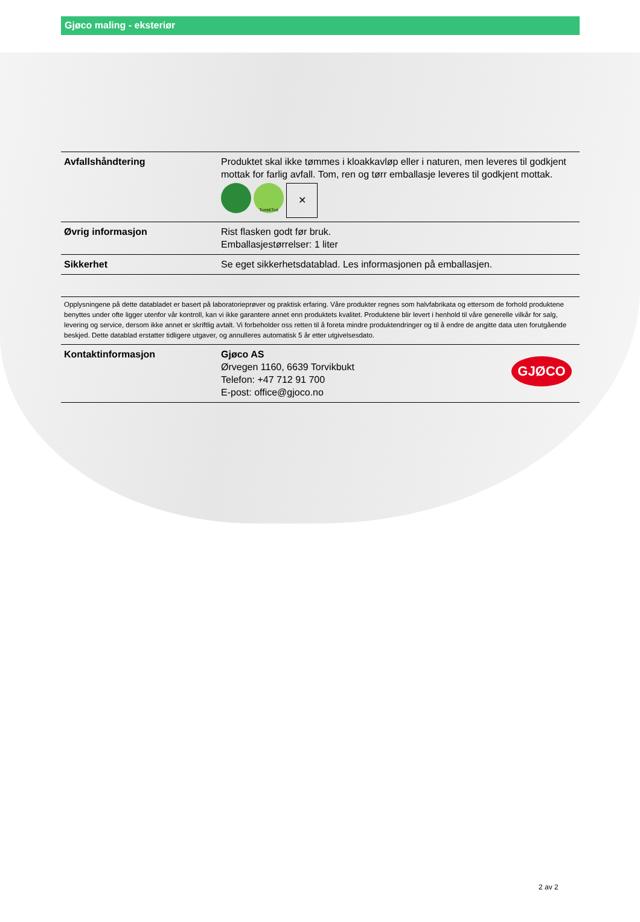Gjøco maling - eksteriør
| Avfallshåndtering | Produktet skal ikke tømmes i kloakkavløp eller i naturen, men leveres til godkjent mottak for farlig avfall. Tom, ren og tørr emballasje leveres til godkjent mottak. Tomt&Tort ✕ |
| Øvrig informasjon | Rist flasken godt før bruk. Emballasjestørrelser: 1 liter |
| Sikkerhet | Se eget sikkerhetsdatablad. Les informasjonen på emballasjen. |
Opplysningene på dette databladet er basert på laboratorieprøver og praktisk erfaring. Våre produkter regnes som halvfabrikata og ettersom de forhold produktene benyttes under ofte ligger utenfor vår kontroll, kan vi ikke garantere annet enn produktets kvalitet. Produktene blir levert i henhold til våre generelle vilkår for salg, levering og service, dersom ikke annet er skriftlig avtalt. Vi forbeholder oss retten til å foreta mindre produktendringer og til å endre de angitte data uten forutgående beskjed. Dette datablad erstatter tidligere utgaver, og annulleres automatisk 5 år etter utgivelsesdato.
| Kontaktinformasjon | GJØCO Gjøco AS Ørvegen 1160, 6639 Torvikbukt Telefon: +47 712 91 700 E-post: office@gjoco.no |
2 av 2